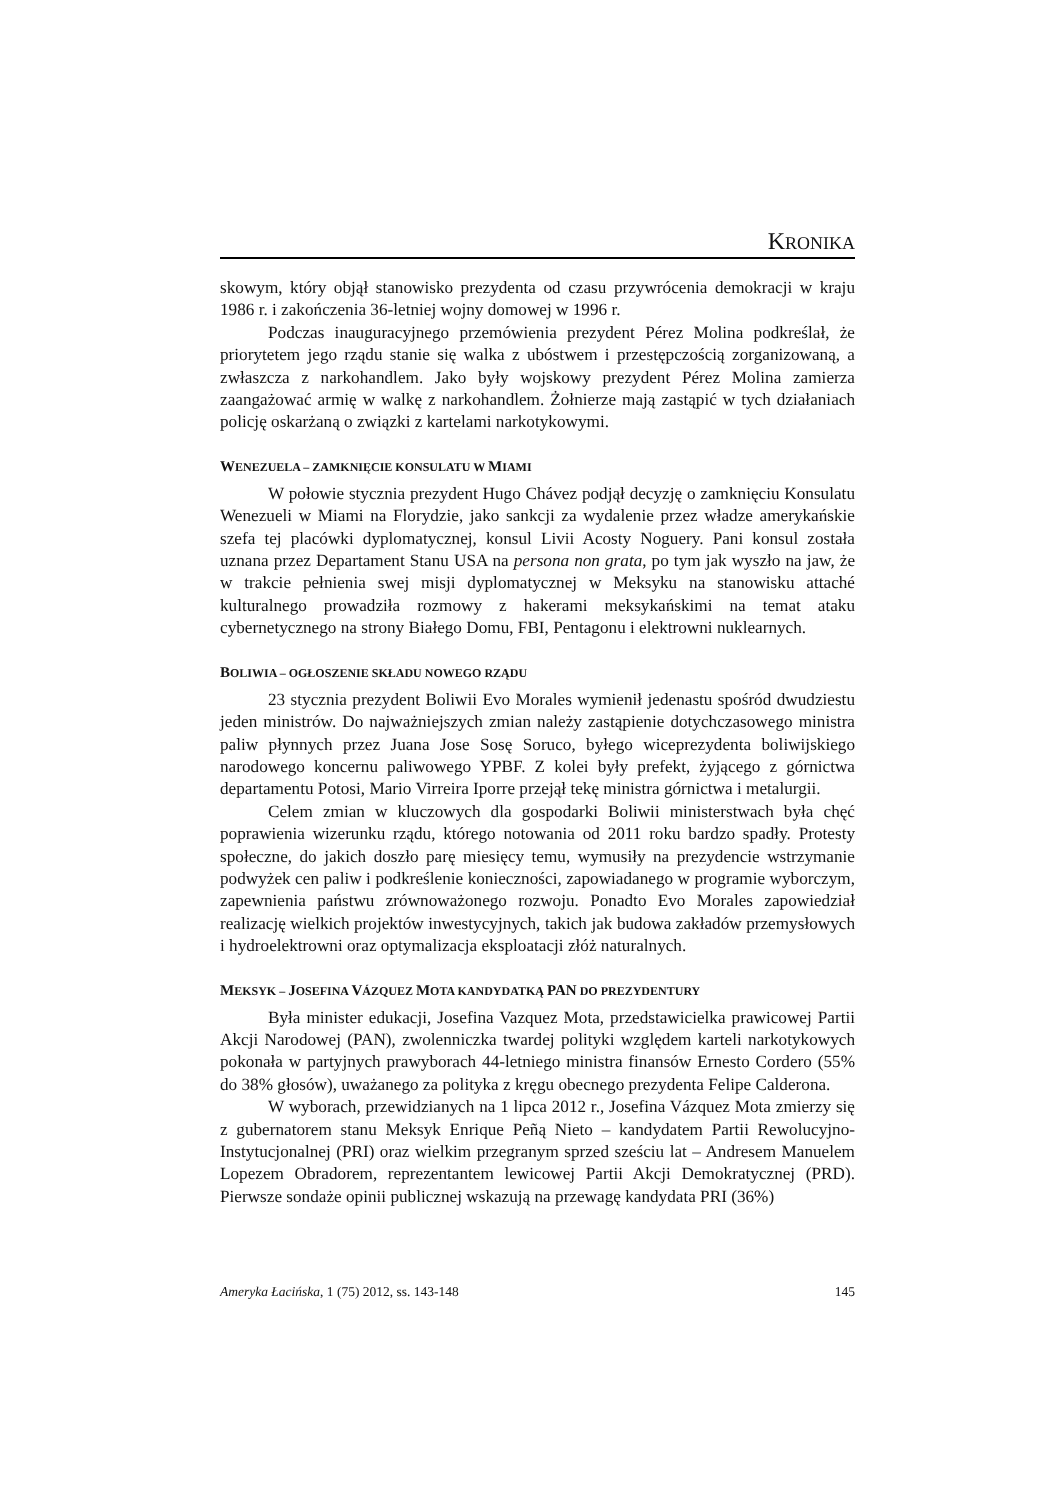KRONIKA
skowym, który objął stanowisko prezydenta od czasu przywrócenia demokracji w kraju 1986 r. i zakończenia 36-letniej wojny domowej w 1996 r.
Podczas inauguracyjnego przemówienia prezydent Pérez Molina podkreślał, że priorytetem jego rządu stanie się walka z ubóstwem i przestępczością zorganizowaną, a zwłaszcza z narkohandlem. Jako były wojskowy prezydent Pérez Molina zamierza zaangażować armię w walkę z narkohandlem. Żołnierze mają zastąpić w tych działaniach policję oskarżaną o związki z kartelami narkotykowymi.
WENEZUELA – ZAMKNIĘCIE KONSULATU W MIAMI
W połowie stycznia prezydent Hugo Chávez podjął decyzję o zamknięciu Konsulatu Wenezueli w Miami na Florydzie, jako sankcji za wydalenie przez władze amerykańskie szefa tej placówki dyplomatycznej, konsul Livii Acosty Noguery. Pani konsul została uznana przez Departament Stanu USA na persona non grata, po tym jak wyszło na jaw, że w trakcie pełnienia swej misji dyplomatycznej w Meksyku na stanowisku attaché kulturalnego prowadziła rozmowy z hakerami meksykańskimi na temat ataku cybernetycznego na strony Białego Domu, FBI, Pentagonu i elektrowni nuklearnych.
BOLIWIA – OGŁOSZENIE SKŁADU NOWEGO RZĄDU
23 stycznia prezydent Boliwii Evo Morales wymienił jedenastu spośród dwudziestu jeden ministrów. Do najważniejszych zmian należy zastąpienie dotychczasowego ministra paliw płynnych przez Juana Jose Sosę Soruco, byłego wiceprezydenta boliwijskiego narodowego koncernu paliwowego YPBF. Z kolei były prefekt, żyjącego z górnictwa departamentu Potosi, Mario Virreira Iporre przejął tekę ministra górnictwa i metalurgii.
Celem zmian w kluczowych dla gospodarki Boliwii ministerstwach była chęć poprawienia wizerunku rządu, którego notowania od 2011 roku bardzo spadły. Protesty społeczne, do jakich doszło parę miesięcy temu, wymusiły na prezydencie wstrzymanie podwyżek cen paliw i podkreślenie konieczności, zapowiadanego w programie wyborczym, zapewnienia państwu zrównoważonego rozwoju. Ponadto Evo Morales zapowiedział realizację wielkich projektów inwestycyjnych, takich jak budowa zakładów przemysłowych i hydroelektrowni oraz optymalizacja eksploatacji złóż naturalnych.
MEKSYK – JOSEFINA VÁZQUEZ MOTA KANDYDATKĄ PAN DO PREZYDENTURY
Była minister edukacji, Josefina Vazquez Mota, przedstawicielka prawicowej Partii Akcji Narodowej (PAN), zwolenniczka twardej polityki względem karteli narkotykowych pokonała w partyjnych prawyborach 44-letniego ministra finansów Ernesto Cordero (55% do 38% głosów), uważanego za polityka z kręgu obecnego prezydenta Felipe Calderona.
W wyborach, przewidzianych na 1 lipca 2012 r., Josefina Vázquez Mota zmierzy się z gubernatorem stanu Meksyk Enrique Peñą Nieto – kandydatem Partii Rewolucyjno-Instytucjonalnej (PRI) oraz wielkim przegranym sprzed sześciu lat – Andresem Manuelem Lopezem Obradorem, reprezentantem lewicowej Partii Akcji Demokratycznej (PRD). Pierwsze sondaże opinii publicznej wskazują na przewagę kandydata PRI (36%)
Ameryka Łacińska, 1 (75) 2012, ss. 143-148 145